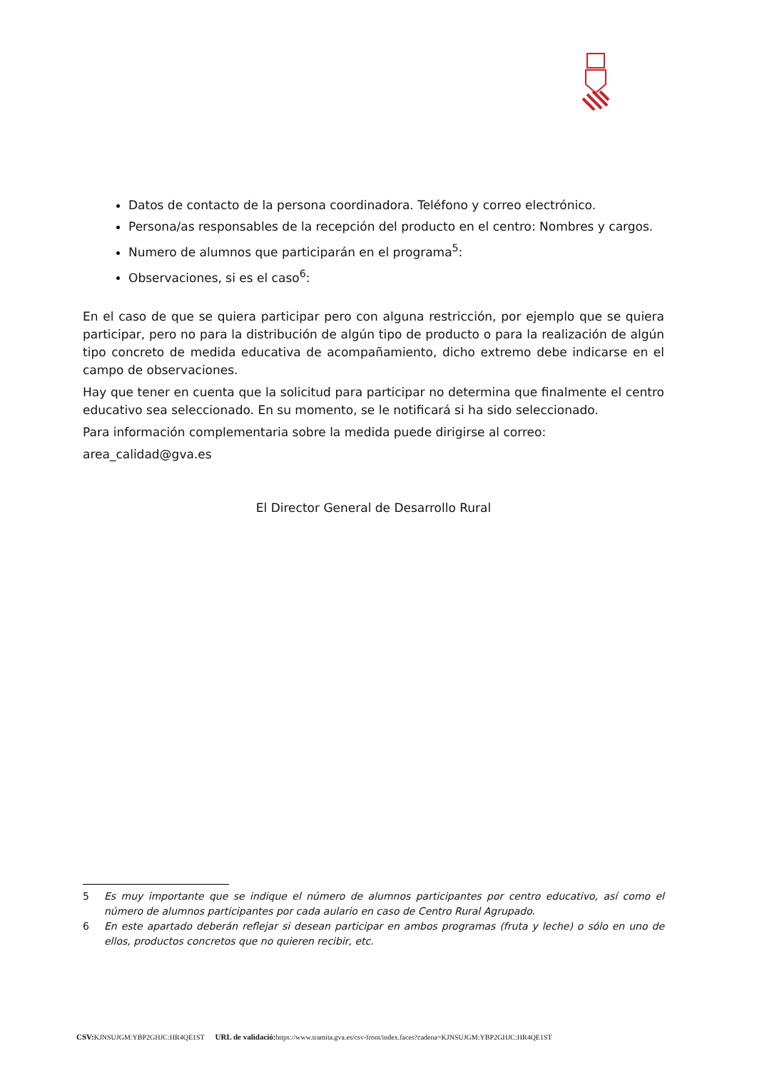Datos de contacto de la persona coordinadora. Teléfono y correo electrónico.
Persona/as responsables de la recepción del producto en el centro: Nombres y cargos.
Numero de alumnos que participarán en el programa<sup>5</sup>:
Observaciones, si es el caso<sup>6</sup>:
En el caso de que se quiera participar pero con alguna restricción, por ejemplo que se quiera participar, pero no para la distribución de algún tipo de producto o para la realización de algún tipo concreto de medida educativa de acompañamiento, dicho extremo debe indicarse en el campo de observaciones.
Hay que tener en cuenta que la solicitud para participar no determina que finalmente el centro educativo sea seleccionado. En su momento, se le notificará si ha sido seleccionado.
Para información complementaria sobre la medida puede dirigirse al correo:
area_calidad@gva.es
El Director General de Desarrollo Rural
5 Es muy importante que se indique el número de alumnos participantes por centro educativo, así como el número de alumnos participantes por cada aulario en caso de Centro Rural Agrupado.
6 En este apartado deberán reflejar si desean participar en ambos programas (fruta y leche) o sólo en uno de ellos, productos concretos que no quieren recibir, etc.
CSV: KJNSUJGM:YBP2GHJC:HR4QE1ST URL de validació: https://www.tramita.gva.es/csv-front/index.faces?cadena=KJNSUJGM:YBP2GHJC:HR4QE1ST